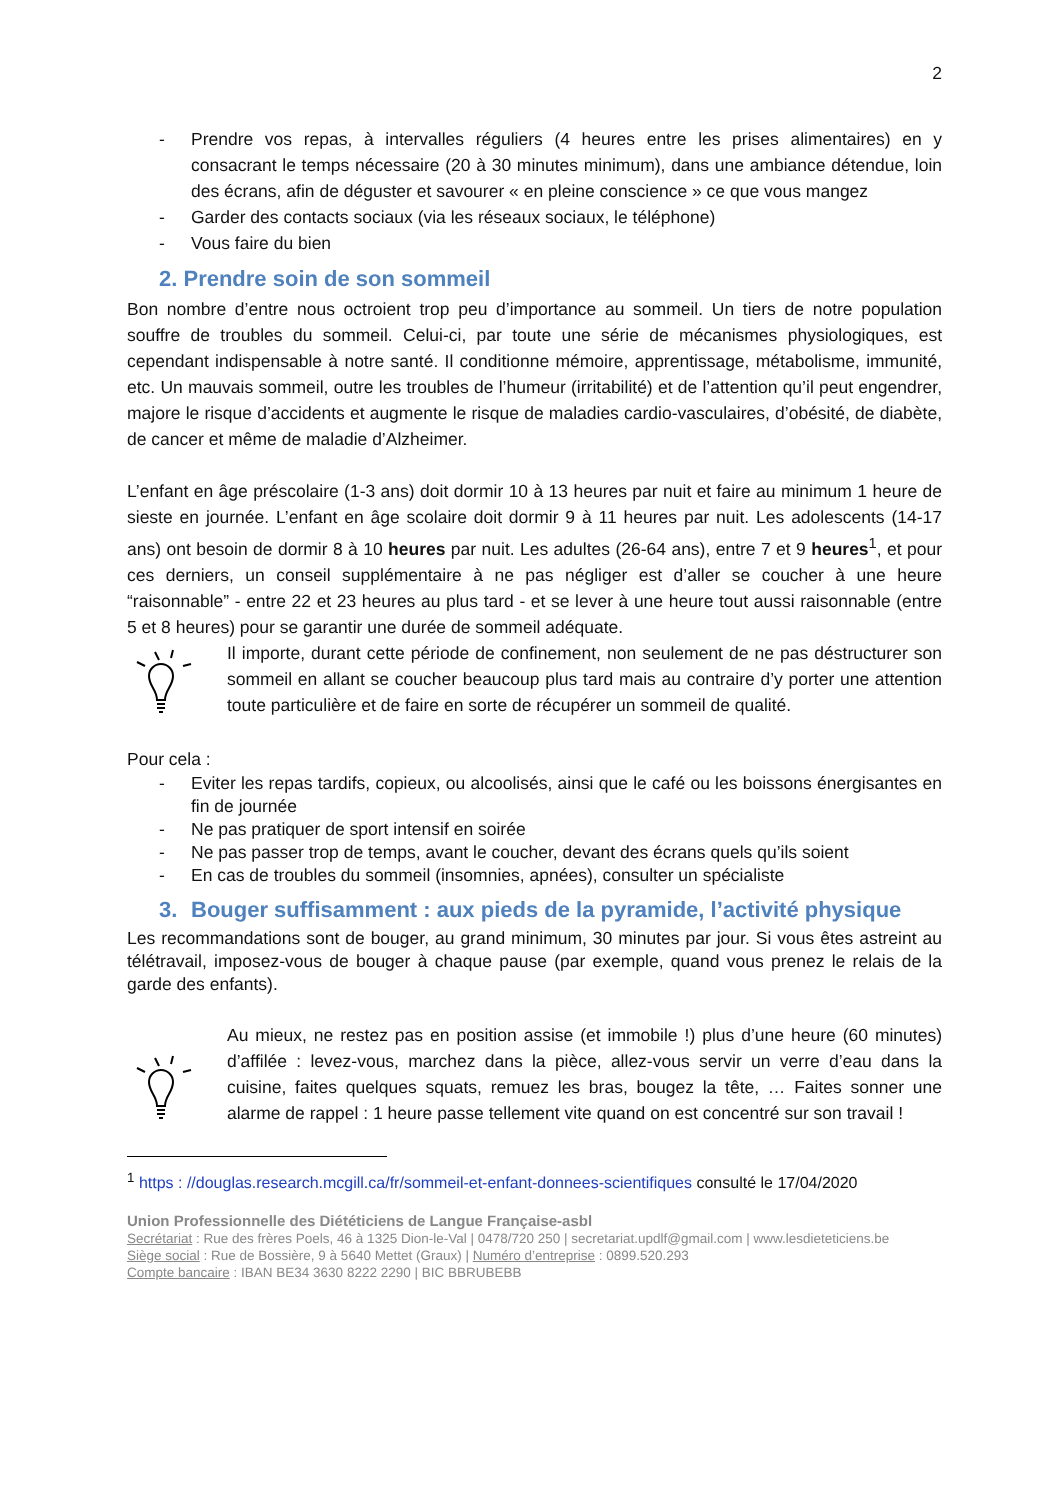2
- Prendre vos repas, à intervalles réguliers (4 heures entre les prises alimentaires) en y consacrant le temps nécessaire (20 à 30 minutes minimum), dans une ambiance détendue, loin des écrans, afin de déguster et savourer « en pleine conscience » ce que vous mangez
- Garder des contacts sociaux (via les réseaux sociaux, le téléphone)
- Vous faire du bien
2. Prendre soin de son sommeil
Bon nombre d’entre nous octroient trop peu d’importance au sommeil. Un tiers de notre population souffre de troubles du sommeil. Celui-ci, par toute une série de mécanismes physiologiques, est cependant indispensable à notre santé. Il conditionne mémoire, apprentissage, métabolisme, immunité, etc. Un mauvais sommeil, outre les troubles de l’humeur (irritabilité) et de l’attention qu’il peut engendrer, majore le risque d’accidents et augmente le risque de maladies cardio-vasculaires, d’obésité, de diabète, de cancer et même de maladie d’Alzheimer.
L’enfant en âge préscolaire (1-3 ans) doit dormir 10 à 13 heures par nuit et faire au minimum 1 heure de sieste en journée. L’enfant en âge scolaire doit dormir 9 à 11 heures par nuit. Les adolescents (14-17 ans) ont besoin de dormir 8 à 10 heures par nuit. Les adultes (26-64 ans), entre 7 et 9 heures<sup>1</sup>, et pour ces derniers, un conseil supplémentaire à ne pas négliger est d’aller se coucher à une heure “raisonnable” - entre 22 et 23 heures au plus tard - et se lever à une heure tout aussi raisonnable (entre 5 et 8 heures) pour se garantir une durée de sommeil adéquate.
Il importe, durant cette période de confinement, non seulement de ne pas déstructurer son sommeil en allant se coucher beaucoup plus tard mais au contraire d’y porter une attention toute particulière et de faire en sorte de récupérer un sommeil de qualité.
Pour cela :
- Eviter les repas tardifs, copieux, ou alcoolisés, ainsi que le café ou les boissons énergisantes en fin de journée
- Ne pas pratiquer de sport intensif en soirée
- Ne pas passer trop de temps, avant le coucher, devant des écrans quels qu’ils soient
- En cas de troubles du sommeil (insomnies, apnées), consulter un spécialiste
3. Bouger suffisamment : aux pieds de la pyramide, l’activité physique
Les recommandations sont de bouger, au grand minimum, 30 minutes par jour. Si vous êtes astreint au télétravail, imposez-vous de bouger à chaque pause (par exemple, quand vous prenez le relais de la garde des enfants).
Au mieux, ne restez pas en position assise (et immobile !) plus d’une heure (60 minutes) d’affilée : levez-vous, marchez dans la pièce, allez-vous servir un verre d’eau dans la cuisine, faites quelques squats, remuez les bras, bougez la tête, … Faites sonner une alarme de rappel : 1 heure passe tellement vite quand on est concentré sur son travail !
<sup>1</sup> https : //douglas.research.mcgill.ca/fr/sommeil-et-enfant-donnees-scientifiques consulté le 17/04/2020
Union Professionnelle des Diététiciens de Langue Française-asbl
Secrétariat : Rue des frères Poels, 46 à 1325 Dion-le-Val | 0478/720 250 | secretariat.updlf@gmail.com | www.lesdieteticiens.be
Siège social : Rue de Bossière, 9 à 5640 Mettet (Graux) | Numéro d’entreprise : 0899.520.293
Compte bancaire : IBAN BE34 3630 8222 2290 | BIC BBRUBEBB